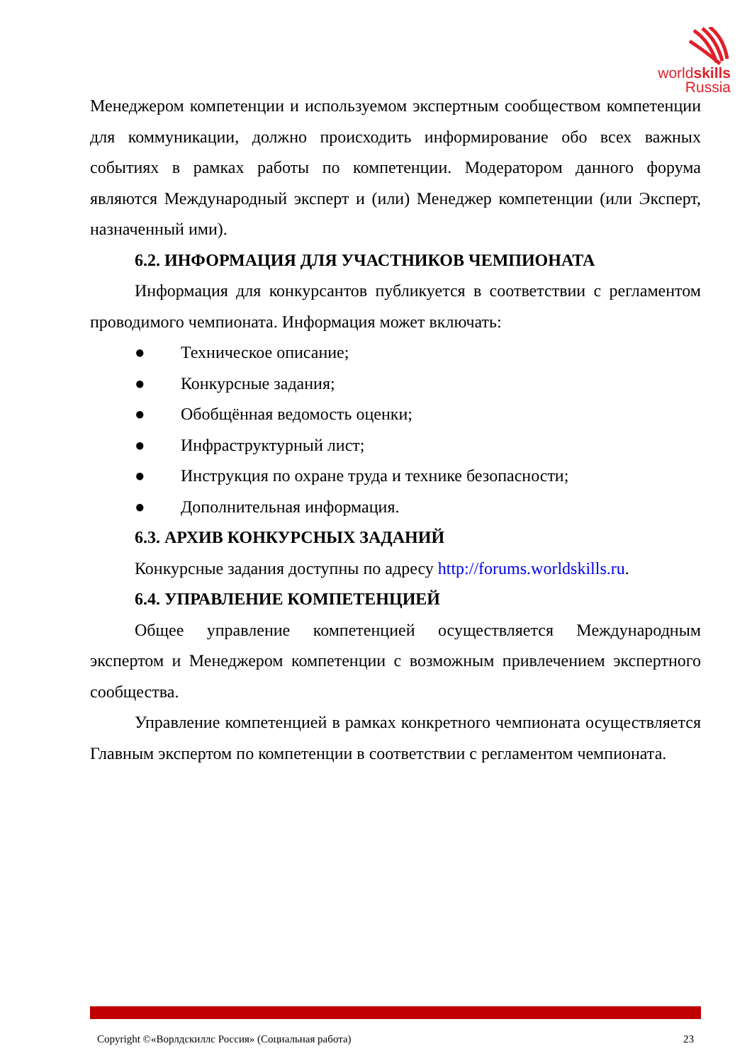worldskills
Russia
Менеджером компетенции и используемом экспертным сообществом компетенции для коммуникации, должно происходить информирование обо всех важных событиях в рамках работы по компетенции. Модератором данного форума являются Международный эксперт и (или) Менеджер компетенции (или Эксперт, назначенный ими).
6.2. ИНФОРМАЦИЯ ДЛЯ УЧАСТНИКОВ ЧЕМПИОНАТА
Информация для конкурсантов публикуется в соответствии с регламентом проводимого чемпионата. Информация может включать:
● Техническое описание;
● Конкурсные задания;
● Обобщённая ведомость оценки;
● Инфраструктурный лист;
● Инструкция по охране труда и технике безопасности;
● Дополнительная информация.
6.3. АРХИВ КОНКУРСНЫХ ЗАДАНИЙ
Конкурсные задания доступны по адресу http://forums.worldskills.ru.
6.4. УПРАВЛЕНИЕ КОМПЕТЕНЦИЕЙ
Общее управление компетенцией осуществляется Международным экспертом и Менеджером компетенции с возможным привлечением экспертного сообщества.
Управление компетенцией в рамках конкретного чемпионата осуществляется Главным экспертом по компетенции в соответствии с регламентом чемпионата.
Copyright ©«Ворлдскиллс Россия» (Социальная работа) 23